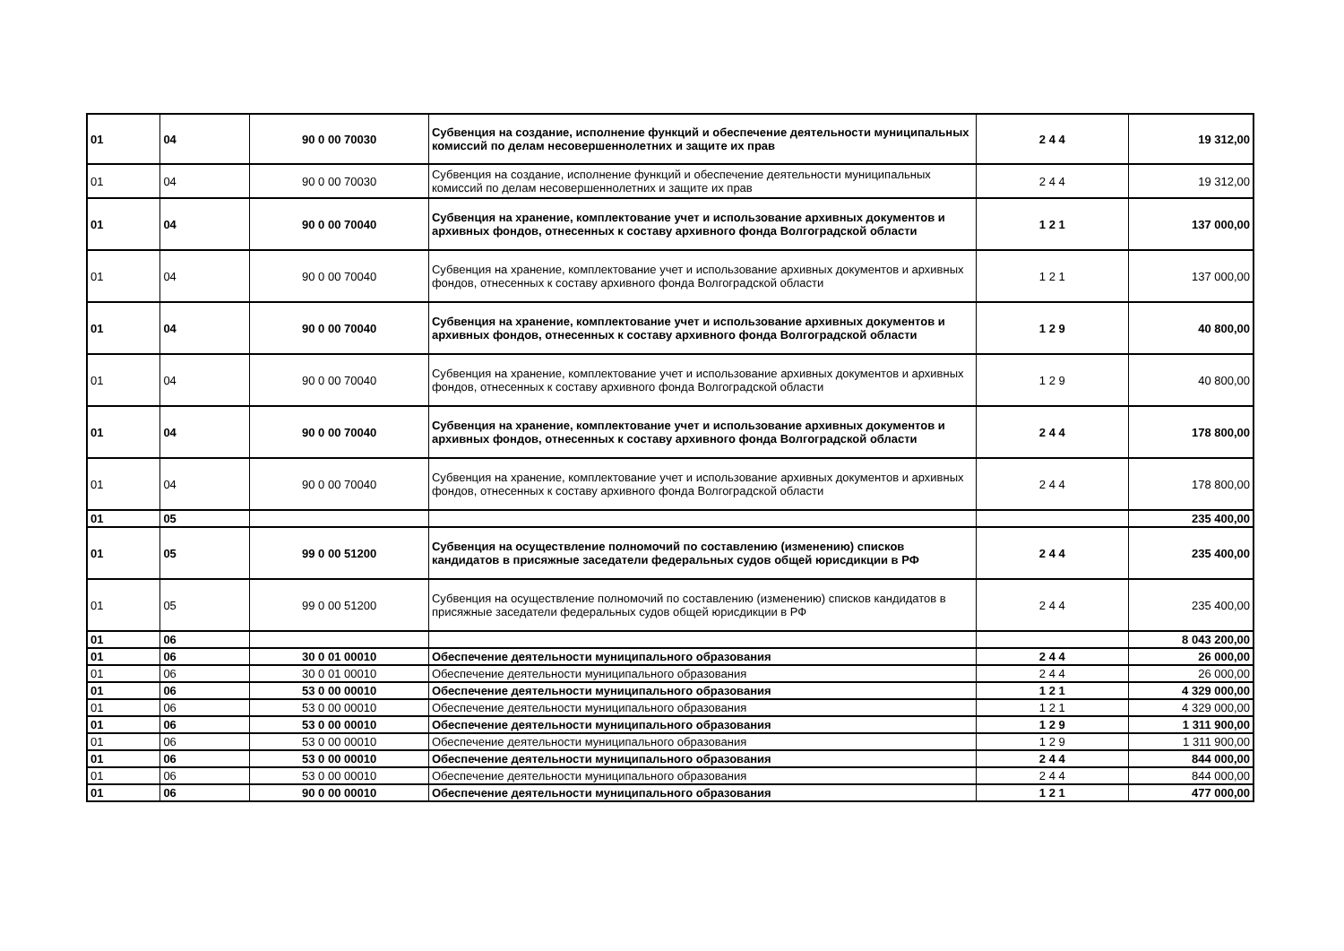| 01 | 04 | 90 0 00 70030 | Субвенция на создание, исполнение функций и обеспечение деятельности муниципальных комиссий по делам несовершеннолетних и защите их прав | 2 4 4 | 19 312,00 |
| 01 | 04 | 90 0 00 70030 | Субвенция на создание, исполнение функций и обеспечение деятельности муниципальных комиссий по делам несовершеннолетних и защите их прав | 2 4 4 | 19 312,00 |
| 01 | 04 | 90 0 00 70040 | Субвенция на хранение, комплектование учет и использование архивных документов и архивных фондов, отнесенных к составу архивного фонда Волгоградской области | 1 2 1 | 137 000,00 |
| 01 | 04 | 90 0 00 70040 | Субвенция на хранение, комплектование учет и использование архивных документов и архивных фондов, отнесенных к составу архивного фонда Волгоградской области | 1 2 1 | 137 000,00 |
| 01 | 04 | 90 0 00 70040 | Субвенция на хранение, комплектование учет и использование архивных документов и архивных фондов, отнесенных к составу архивного фонда Волгоградской области | 1 2 9 | 40 800,00 |
| 01 | 04 | 90 0 00 70040 | Субвенция на хранение, комплектование учет и использование архивных документов и архивных фондов, отнесенных к составу архивного фонда Волгоградской области | 1 2 9 | 40 800,00 |
| 01 | 04 | 90 0 00 70040 | Субвенция на хранение, комплектование учет и использование архивных документов и архивных фондов, отнесенных к составу архивного фонда Волгоградской области | 2 4 4 | 178 800,00 |
| 01 | 04 | 90 0 00 70040 | Субвенция на хранение, комплектование учет и использование архивных документов и архивных фондов, отнесенных к составу архивного фонда Волгоградской области | 2 4 4 | 178 800,00 |
| 01 | 05 | | | | 235 400,00 |
| 01 | 05 | 99 0 00 51200 | Субвенция на осуществление полномочий по составлению (изменению) списков кандидатов в присяжные заседатели федеральных судов общей юрисдикции в РФ | 2 4 4 | 235 400,00 |
| 01 | 05 | 99 0 00 51200 | Субвенция на осуществление полномочий по составлению (изменению) списков кандидатов в присяжные заседатели федеральных судов общей юрисдикции в РФ | 2 4 4 | 235 400,00 |
| 01 | 06 | | | | 8 043 200,00 |
| 01 | 06 | 30 0 01 00010 | Обеспечение деятельности муниципального образования | 2 4 4 | 26 000,00 |
| 01 | 06 | 30 0 01 00010 | Обеспечение деятельности муниципального образования | 2 4 4 | 26 000,00 |
| 01 | 06 | 53 0 00 00010 | Обеспечение деятельности муниципального образования | 1 2 1 | 4 329 000,00 |
| 01 | 06 | 53 0 00 00010 | Обеспечение деятельности муниципального образования | 1 2 1 | 4 329 000,00 |
| 01 | 06 | 53 0 00 00010 | Обеспечение деятельности муниципального образования | 1 2 9 | 1 311 900,00 |
| 01 | 06 | 53 0 00 00010 | Обеспечение деятельности муниципального образования | 1 2 9 | 1 311 900,00 |
| 01 | 06 | 53 0 00 00010 | Обеспечение деятельности муниципального образования | 2 4 4 | 844 000,00 |
| 01 | 06 | 53 0 00 00010 | Обеспечение деятельности муниципального образования | 2 4 4 | 844 000,00 |
| 01 | 06 | 90 0 00 00010 | Обеспечение деятельности муниципального образования | 1 2 1 | 477 000,00 |